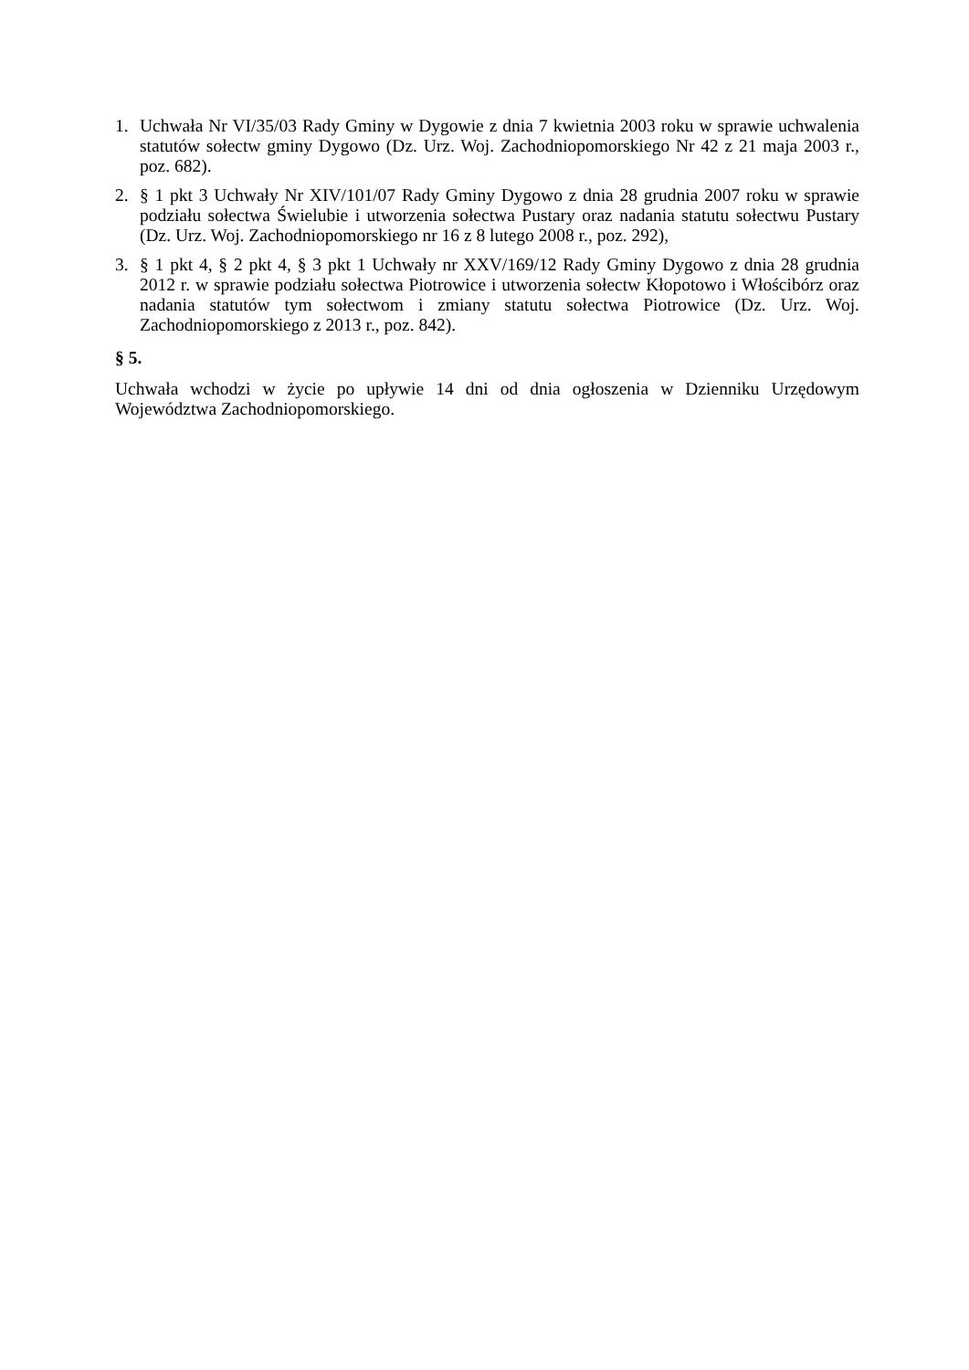1. Uchwała Nr VI/35/03 Rady Gminy w Dygowie z dnia 7 kwietnia 2003 roku w sprawie uchwalenia statutów sołectw gminy Dygowo (Dz. Urz. Woj. Zachodniopomorskiego Nr 42 z 21 maja 2003 r., poz. 682).
2. § 1 pkt 3 Uchwały Nr XIV/101/07 Rady Gminy Dygowo z dnia 28 grudnia 2007 roku w sprawie podziału sołectwa Świelubie i utworzenia sołectwa Pustary oraz nadania statutu sołectwu Pustary (Dz. Urz. Woj. Zachodniopomorskiego nr 16 z 8 lutego 2008 r., poz. 292),
3. § 1 pkt 4, § 2 pkt 4, § 3 pkt 1 Uchwały nr XXV/169/12 Rady Gminy Dygowo z dnia 28 grudnia 2012 r. w sprawie podziału sołectwa Piotrowice i utworzenia sołectw Kłopotowo i Włościbórz oraz nadania statutów tym sołectwom i zmiany statutu sołectwa Piotrowice (Dz. Urz. Woj. Zachodniopomorskiego z 2013 r., poz. 842).
§ 5.
Uchwała wchodzi w życie po upływie 14 dni od dnia ogłoszenia w Dzienniku Urzędowym Województwa Zachodniopomorskiego.